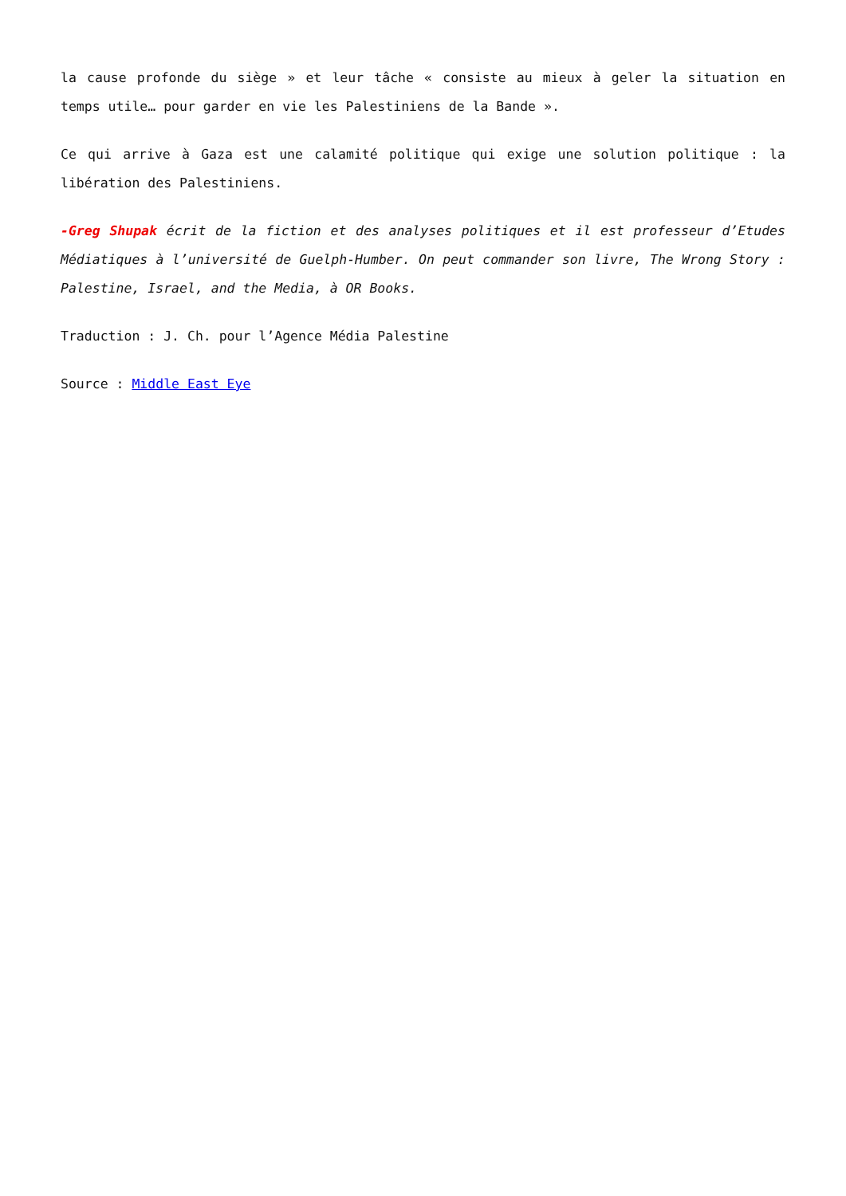la cause profonde du siège » et leur tâche « consiste au mieux à geler la situation en temps utile… pour garder en vie les Palestiniens de la Bande ».
Ce qui arrive à Gaza est une calamité politique qui exige une solution politique : la libération des Palestiniens.
-Greg Shupak écrit de la fiction et des analyses politiques et il est professeur d’Etudes Médiatiques à l’université de Guelph-Humber. On peut commander son livre, The Wrong Story : Palestine, Israel, and the Media, à OR Books.
Traduction : J. Ch. pour l’Agence Média Palestine
Source : Middle East Eye